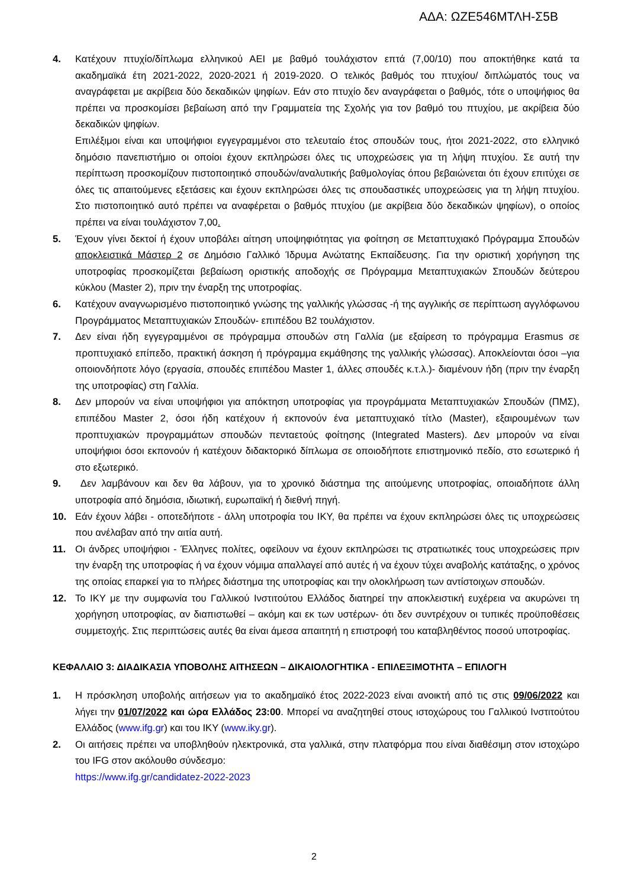ΑΔΑ: ΩΖΕ546ΜΤΛΗ-Σ5Β
4. Κατέχουν πτυχίο/δίπλωμα ελληνικού ΑΕΙ με βαθμό τουλάχιστον επτά (7,00/10) που αποκτήθηκε κατά τα ακαδημαϊκά έτη 2021-2022, 2020-2021 ή 2019-2020. Ο τελικός βαθμός του πτυχίου/ διπλώματός τους να αναγράφεται με ακρίβεια δύο δεκαδικών ψηφίων. Εάν στο πτυχίο δεν αναγράφεται ο βαθμός, τότε ο υποψήφιος θα πρέπει να προσκομίσει βεβαίωση από την Γραμματεία της Σχολής για τον βαθμό του πτυχίου, με ακρίβεια δύο δεκαδικών ψηφίων.
Επιλέξιμοι είναι και υποψήφιοι εγγεγραμμένοι στο τελευταίο έτος σπουδών τους, ήτοι 2021-2022, στο ελληνικό δημόσιο πανεπιστήμιο οι οποίοι έχουν εκπληρώσει όλες τις υποχρεώσεις για τη λήψη πτυχίου. Σε αυτή την περίπτωση προσκομίζουν πιστοποιητικό σπουδών/αναλυτικής βαθμολογίας όπου βεβαιώνεται ότι έχουν επιτύχει σε όλες τις απαιτούμενες εξετάσεις και έχουν εκπληρώσει όλες τις σπουδαστικές υποχρεώσεις για τη λήψη πτυχίου. Στο πιστοποιητικό αυτό πρέπει να αναφέρεται ο βαθμός πτυχίου (με ακρίβεια δύο δεκαδικών ψηφίων), ο οποίος πρέπει να είναι τουλάχιστον 7,00.
5. Έχουν γίνει δεκτοί ή έχουν υποβάλει αίτηση υποψηφιότητας για φοίτηση σε Μεταπτυχιακό Πρόγραμμα Σπουδών αποκλειστικά Μάστερ 2 σε Δημόσιο Γαλλικό Ίδρυμα Ανώτατης Εκπαίδευσης. Για την οριστική χορήγηση της υποτροφίας προσκομίζεται βεβαίωση οριστικής αποδοχής σε Πρόγραμμα Μεταπτυχιακών Σπουδών δεύτερου κύκλου (Master 2), πριν την έναρξη της υποτροφίας.
6. Κατέχουν αναγνωρισμένο πιστοποιητικό γνώσης της γαλλικής γλώσσας -ή της αγγλικής σε περίπτωση αγγλόφωνου Προγράμματος Μεταπτυχιακών Σπουδών- επιπέδου Β2 τουλάχιστον.
7. Δεν είναι ήδη εγγεγραμμένοι σε πρόγραμμα σπουδών στη Γαλλία (με εξαίρεση το πρόγραμμα Erasmus σε προπτυχιακό επίπεδο, πρακτική άσκηση ή πρόγραμμα εκμάθησης της γαλλικής γλώσσας). Αποκλείονται όσοι –για οποιονδήποτε λόγο (εργασία, σπουδές επιπέδου Master 1, άλλες σπουδές κ.τ.λ.)- διαμένουν ήδη (πριν την έναρξη της υποτροφίας) στη Γαλλία.
8. Δεν μπορούν να είναι υποψήφιοι για απόκτηση υποτροφίας για προγράμματα Μεταπτυχιακών Σπουδών (ΠΜΣ), επιπέδου Master 2, όσοι ήδη κατέχουν ή εκπονούν ένα μεταπτυχιακό τίτλο (Master), εξαιρουμένων των προπτυχιακών προγραμμάτων σπουδών πενταετούς φοίτησης (Integrated Masters). Δεν μπορούν να είναι υποψήφιοι όσοι εκπονούν ή κατέχουν διδακτορικό δίπλωμα σε οποιοδήποτε επιστημονικό πεδίο, στο εσωτερικό ή στο εξωτερικό.
9. Δεν λαμβάνουν και δεν θα λάβουν, για το χρονικό διάστημα της αιτούμενης υποτροφίας, οποιαδήποτε άλλη υποτροφία από δημόσια, ιδιωτική, ευρωπαϊκή ή διεθνή πηγή.
10. Εάν έχουν λάβει - οποτεδήποτε - άλλη υποτροφία του ΙΚΥ, θα πρέπει να έχουν εκπληρώσει όλες τις υποχρεώσεις που ανέλαβαν από την αιτία αυτή.
11. Οι άνδρες υποψήφιοι - Έλληνες πολίτες, οφείλουν να έχουν εκπληρώσει τις στρατιωτικές τους υποχρεώσεις πριν την έναρξη της υποτροφίας ή να έχουν νόμιμα απαλλαγεί από αυτές ή να έχουν τύχει αναβολής κατάταξης, ο χρόνος της οποίας επαρκεί για το πλήρες διάστημα της υποτροφίας και την ολοκλήρωση των αντίστοιχων σπουδών.
12. Το ΙΚΥ με την συμφωνία του Γαλλικού Ινστιτούτου Ελλάδος διατηρεί την αποκλειστική ευχέρεια να ακυρώνει τη χορήγηση υποτροφίας, αν διαπιστωθεί – ακόμη και εκ των υστέρων- ότι δεν συντρέχουν οι τυπικές προϋποθέσεις συμμετοχής. Στις περιπτώσεις αυτές θα είναι άμεσα απαιτητή η επιστροφή του καταβληθέντος ποσού υποτροφίας.
ΚΕΦΑΛΑΙΟ 3: ΔΙΑΔΙΚΑΣΙΑ ΥΠΟΒΟΛΗΣ ΑΙΤΗΣΕΩΝ – ΔΙΚΑΙΟΛΟΓΗΤΙΚΑ - ΕΠΙΛΕΞΙΜΟΤΗΤΑ – ΕΠΙΛΟΓΗ
1. Η πρόσκληση υποβολής αιτήσεων για το ακαδημαϊκό έτος 2022-2023 είναι ανοικτή από τις στις 09/06/2022 και λήγει την 01/07/2022 και ώρα Ελλάδος 23:00. Μπορεί να αναζητηθεί στους ιστοχώρους του Γαλλικού Ινστιτούτου Ελλάδος (www.ifg.gr) και του ΙΚΥ (www.iky.gr).
2. Οι αιτήσεις πρέπει να υποβληθούν ηλεκτρονικά, στα γαλλικά, στην πλατφόρμα που είναι διαθέσιμη στον ιστοχώρο του IFG στον ακόλουθο σύνδεσμο:
https://www.ifg.gr/candidatez-2022-2023
2